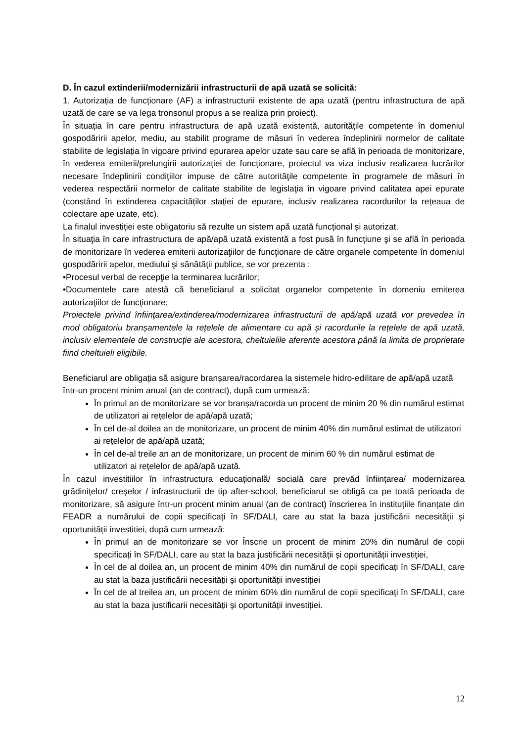D. În cazul extinderii/modernizării infrastructurii de apă uzată se solicită:
1. Autorizația de funcționare (AF) a infrastructurii existente de apa uzată (pentru infrastructura de apă uzată de care se va lega tronsonul propus a se realiza prin proiect).
În situația în care pentru infrastructura de apă uzată existentă, autoritățile competente în domeniul gospodăririi apelor, mediu, au stabilit programe de măsuri în vederea îndeplinirii normelor de calitate stabilite de legislația în vigoare privind epurarea apelor uzate sau care se află în perioada de monitorizare, în vederea emiterii/prelungirii autorizației de funcționare, proiectul va viza inclusiv realizarea lucrărilor necesare îndeplinirii condiţiilor impuse de către autorităţile competente în programele de măsuri în vederea respectării normelor de calitate stabilite de legislaţia în vigoare privind calitatea apei epurate (constând în extinderea capacităților stației de epurare, inclusiv realizarea racordurilor la rețeaua de colectare ape uzate, etc).
La finalul investiției este obligatoriu să rezulte un sistem apă uzată funcțional și autorizat.
În situaţia în care infrastructura de apă/apă uzată existentă a fost pusă în funcţiune şi se află în perioada de monitorizare în vederea emiterii autorizaţiilor de funcţionare de către organele competente în domeniul gospodăririi apelor, mediului şi sănătăţii publice, se vor prezenta :
•Procesul verbal de recepţie la terminarea lucrărilor;
•Documentele care atestă că beneficiarul a solicitat organelor competente în domeniu emiterea autorizaţiilor de funcţionare;
Proiectele privind înfiinţarea/extinderea/modernizarea infrastructurii de apă/apă uzată vor prevedea în mod obligatoriu branșamentele la rețelele de alimentare cu apă și racordurile la rețelele de apă uzată, inclusiv elementele de construcție ale acestora, cheltuielile aferente acestora până la limita de proprietate fiind cheltuieli eligibile.
Beneficiarul are obligația să asigure branșarea/racordarea la sistemele hidro-edilitare de apă/apă uzată într-un procent minim anual (an de contract), după cum urmează:
În primul an de monitorizare se vor branșa/racorda un procent de minim 20 % din numărul estimat de utilizatori ai rețelelor de apă/apă uzată;
În cel de-al doilea an de monitorizare, un procent de minim 40% din numărul estimat de utilizatori ai rețelelor de apă/apă uzată;
În cel de-al treile an an de monitorizare, un procent de minim 60 % din numărul estimat de utilizatori ai rețelelor de apă/apă uzată.
În cazul investitiilor în infrastructura educațională/ socială care prevăd înființarea/ modernizarea grădinițelor/ creșelor / infrastructurii de tip after-school, beneficiarul se obligă ca pe toată perioada de monitorizare, să asigure într-un procent minim anual (an de contract) înscrierea în instituțiile finanțate din FEADR a numărului de copii specificați în SF/DALI, care au stat la baza justificării necesității și oportunității investitiei, după cum urmează:
În primul an de monitorizare se vor Înscrie un procent de minim 20% din numărul de copii specificați în SF/DALI, care au stat la baza justificării necesității și oportunității investiției,
În cel de al doilea an, un procent de minim 40% din numărul de copii specificați în SF/DALI, care au stat la baza justificării necesității și oportunității investiției
În cel de al treilea an, un procent de minim 60% din numărul de copii specificați în SF/DALI, care au stat la baza justificarii necesității și oportunității investiției.
12